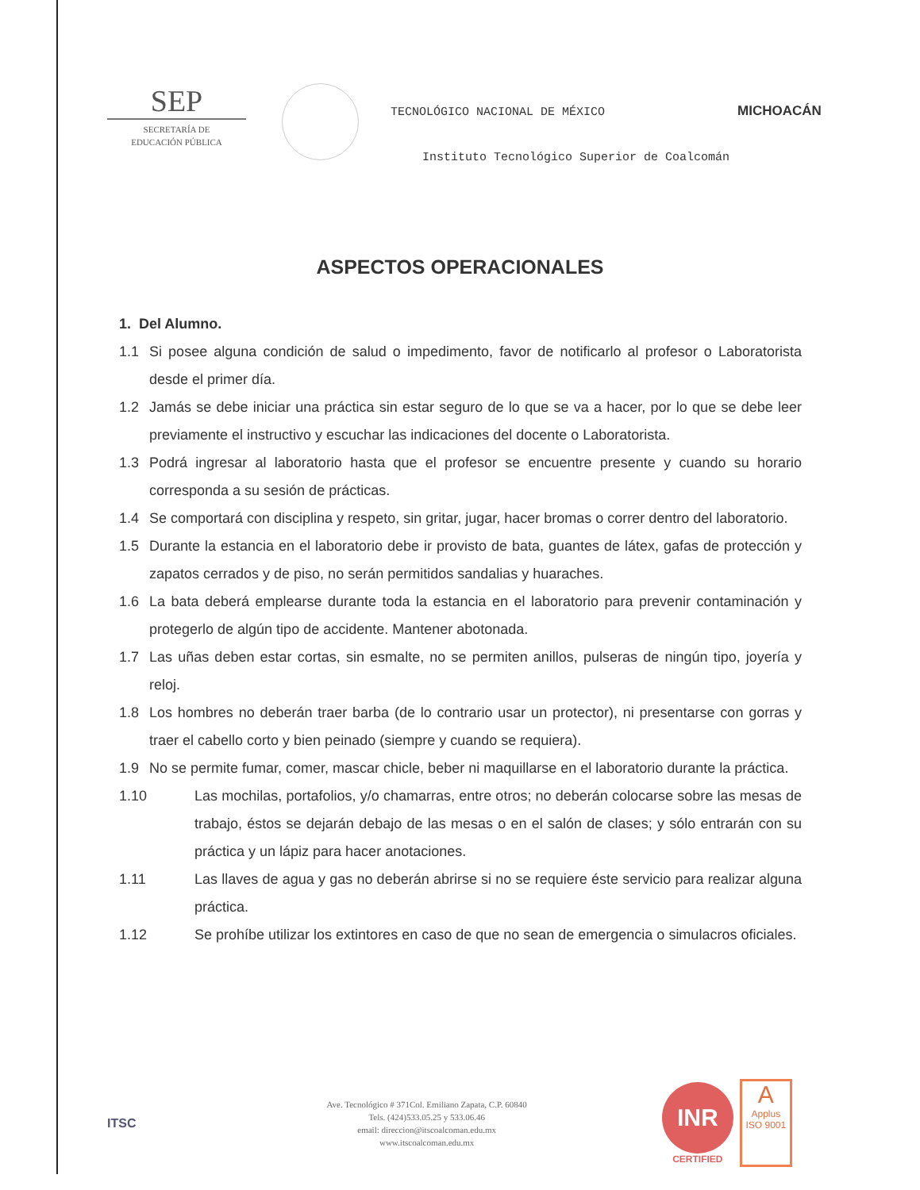SEP
SECRETARÍA DE
EDUCACIÓN PÚBLICA
TECNOLÓGICO NACIONAL DE MÉXICO
Instituto Tecnológico Superior de Coalcomán
MICHOACÁN
ASPECTOS OPERACIONALES
1. Del Alumno.
1.1 Si posee alguna condición de salud o impedimento, favor de notificarlo al profesor o Laboratorista desde el primer día.
1.2 Jamás se debe iniciar una práctica sin estar seguro de lo que se va a hacer, por lo que se debe leer previamente el instructivo y escuchar las indicaciones del docente o Laboratorista.
1.3 Podrá ingresar al laboratorio hasta que el profesor se encuentre presente y cuando su horario corresponda a su sesión de prácticas.
1.4 Se comportará con disciplina y respeto, sin gritar, jugar, hacer bromas o correr dentro del laboratorio.
1.5 Durante la estancia en el laboratorio debe ir provisto de bata, guantes de látex, gafas de protección y zapatos cerrados y de piso, no serán permitidos sandalias y huaraches.
1.6 La bata deberá emplearse durante toda la estancia en el laboratorio para prevenir contaminación y protegerlo de algún tipo de accidente. Mantener abotonada.
1.7 Las uñas deben estar cortas, sin esmalte, no se permiten anillos, pulseras de ningún tipo, joyería y reloj.
1.8 Los hombres no deberán traer barba (de lo contrario usar un protector), ni presentarse con gorras y traer el cabello corto y bien peinado (siempre y cuando se requiera).
1.9 No se permite fumar, comer, mascar chicle, beber ni maquillarse en el laboratorio durante la práctica.
1.10 Las mochilas, portafolios, y/o chamarras, entre otros; no deberán colocarse sobre las mesas de trabajo, éstos se dejarán debajo de las mesas o en el salón de clases; y sólo entrarán con su práctica y un lápiz para hacer anotaciones.
1.11 Las llaves de agua y gas no deberán abrirse si no se requiere éste servicio para realizar alguna práctica.
1.12 Se prohíbe utilizar los extintores en caso de que no sean de emergencia o simulacros oficiales.
ITSC
Ave. Tecnológico # 371Col. Emiliano Zapata, C.P. 60840
Tels. (424)533.05.25 y 533.06.46
email: direccion@itscoalcoman.edu.mx
www.itscoalcoman.edu.mx
INR
CERTIFIED
A
Applus
ISO 9001